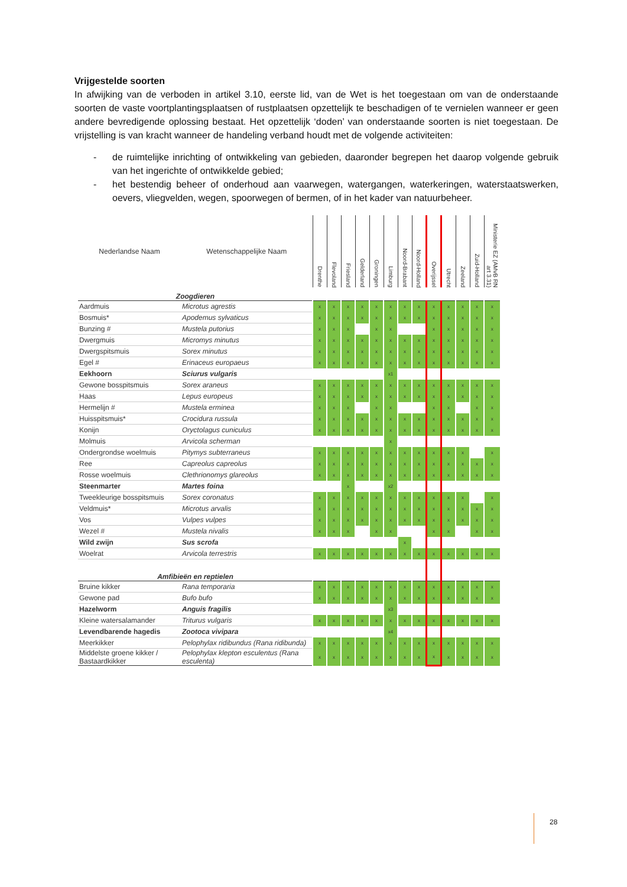Vrijgestelde soorten
In afwijking van de verboden in artikel 3.10, eerste lid, van de Wet is het toegestaan om van de onderstaande soorten de vaste voortplantingsplaatsen of rustplaatsen opzettelijk te beschadigen of te vernielen wanneer er geen andere bevredigende oplossing bestaat. Het opzettelijk ‘doden’ van onderstaande soorten is niet toegestaan. De vrijstelling is van kracht wanneer de handeling verband houdt met de volgende activiteiten:
- de ruimtelijke inrichting of ontwikkeling van gebieden, daaronder begrepen het daarop volgende gebruik van het ingerichte of ontwikkelde gebied;
- het bestendig beheer of onderhoud aan vaarwegen, watergangen, waterkeringen, waterstaatswerken, oevers, vliegvelden, wegen, spoorwegen of bermen, of in het kader van natuurbeheer.
| Nederlandse Naam | Wetenschappelijke Naam | Drenthe | Flevoland | Friesland | Gelderland | Groningen | Limburg | Noord-Brabant | Noord-Holland | Overijssel | Utrecht | Zeeland | Zuid-Holland | Ministerie EZ (AMvB RN art 3.31) |
| --- | --- | --- | --- | --- | --- | --- | --- | --- | --- | --- | --- | --- | --- | --- |
| Zoogdieren | | | | | | | | | | | | | | |
| Aardmuis | Microtus agrestis | x | x | x | x | x | x | x | x | x | x | x | x | x |
| Bosmuis* | Apodemus sylvaticus | x | x | x | x | x | x | x | x | x | x | x | x | x |
| Bunzing # | Mustela putorius | x | x | x | | x | x | | | x | x | x | x | x |
| Dwergmuis | Micromys minutus | x | x | x | x | x | x | x | x | x | x | x | x | x |
| Dwergspitsmuis | Sorex minutus | x | x | x | x | x | x | x | x | x | x | x | x | x |
| Egel # | Erinaceus europaeus | x | x | x | x | x | x | x | x | x | x | x | x | x |
| Eekhoorn | Sciurus vulgaris | | | | | | x1 | | | | | | | |
| Gewone bosspitsmuis | Sorex araneus | x | x | x | x | x | x | x | x | x | x | x | x | x |
| Haas | Lepus europeus | x | x | x | x | x | x | x | x | x | x | x | x | x |
| Hermelijn # | Mustela erminea | x | x | x | | x | x | | | x | x | | x | x |
| Huisspitsmuis* | Crocidura russula | x | x | x | x | x | x | x | x | x | x | x | x | x |
| Konijn | Oryctolagus cuniculus | x | x | x | x | x | x | x | x | x | x | x | x | x |
| Molmuis | Arvicola scherman | | | | | | x | | | | | | | |
| Ondergrondse woelmuis | Pitymys subterraneus | x | x | x | x | x | x | x | x | x | x | x | | x |
| Ree | Capreolus capreolus | x | x | x | x | x | x | x | x | x | x | x | x | x |
| Rosse woelmuis | Clethrionomys glareolus | x | x | x | x | x | x | x | x | x | x | x | x | x |
| Steenmarter | Martes foina | | | x | | | x2 | | | | | | | |
| Tweekleurige bosspitsmuis | Sorex coronatus | x | x | x | x | x | x | x | x | x | x | x | | x |
| Veldmuis* | Microtus arvalis | x | x | x | x | x | x | x | x | x | x | x | x | x |
| Vos | Vulpes vulpes | x | x | x | x | x | x | x | x | x | x | x | x | x |
| Wezel # | Mustela nivalis | x | x | x | | x | x | | | x | x | | x | x |
| Wild zwijn | Sus scrofa | | | | | | | x | | | | | | |
| Woelrat | Arvicola terrestris | x | x | x | x | x | x | x | x | x | x | x | x | x |
| Amfibieën en reptielen | | | | | | | | | | | | | | |
| Bruine kikker | Rana temporaria | x | x | x | x | x | x | x | x | x | x | x | x | x |
| Gewone pad | Bufo bufo | x | x | x | x | x | x | x | x | x | x | x | x | x |
| Hazelworm | Anguis fragilis | | | | | | x3 | | | | | | | |
| Kleine watersalamander | Triturus vulgaris | x | x | x | x | x | x | x | x | x | x | x | x | x |
| Levendbarende hagedis | Zootoca vivipara | | | | | | x4 | | | | | | | |
| Meerkikker | Pelophylax ridibundus (Rana ridibunda) | x | x | x | x | x | x | x | x | x | x | x | x | x |
| Middelste groene kikker / Bastaardkikker | Pelophylax klepton esculentus (Rana esculenta) | x | x | x | x | x | x | x | x | x | x | x | x | x |
28